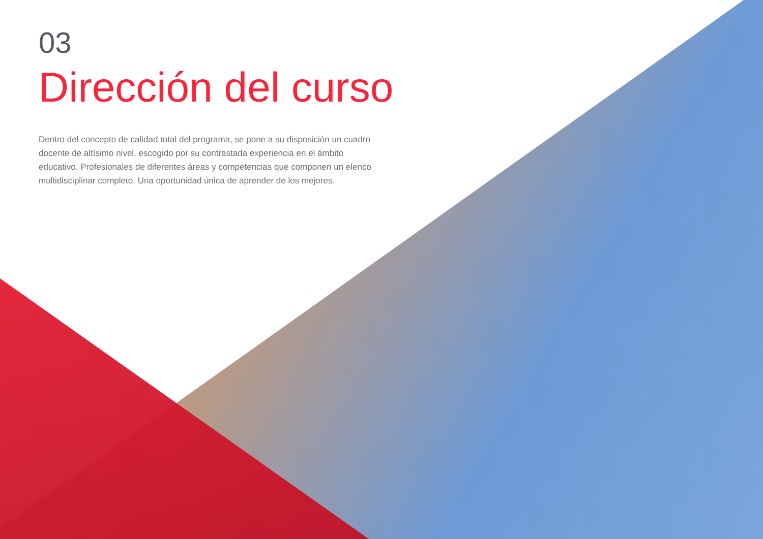03
Dirección del curso
Dentro del concepto de calidad total del programa, se pone a su disposición un cuadro docente de altísimo nivel, escogido por su contrastada experiencia en el ámbito educativo. Profesionales de diferentes áreas y competencias que componen un elenco multidisciplinar completo. Una oportunidad única de aprender de los mejores.